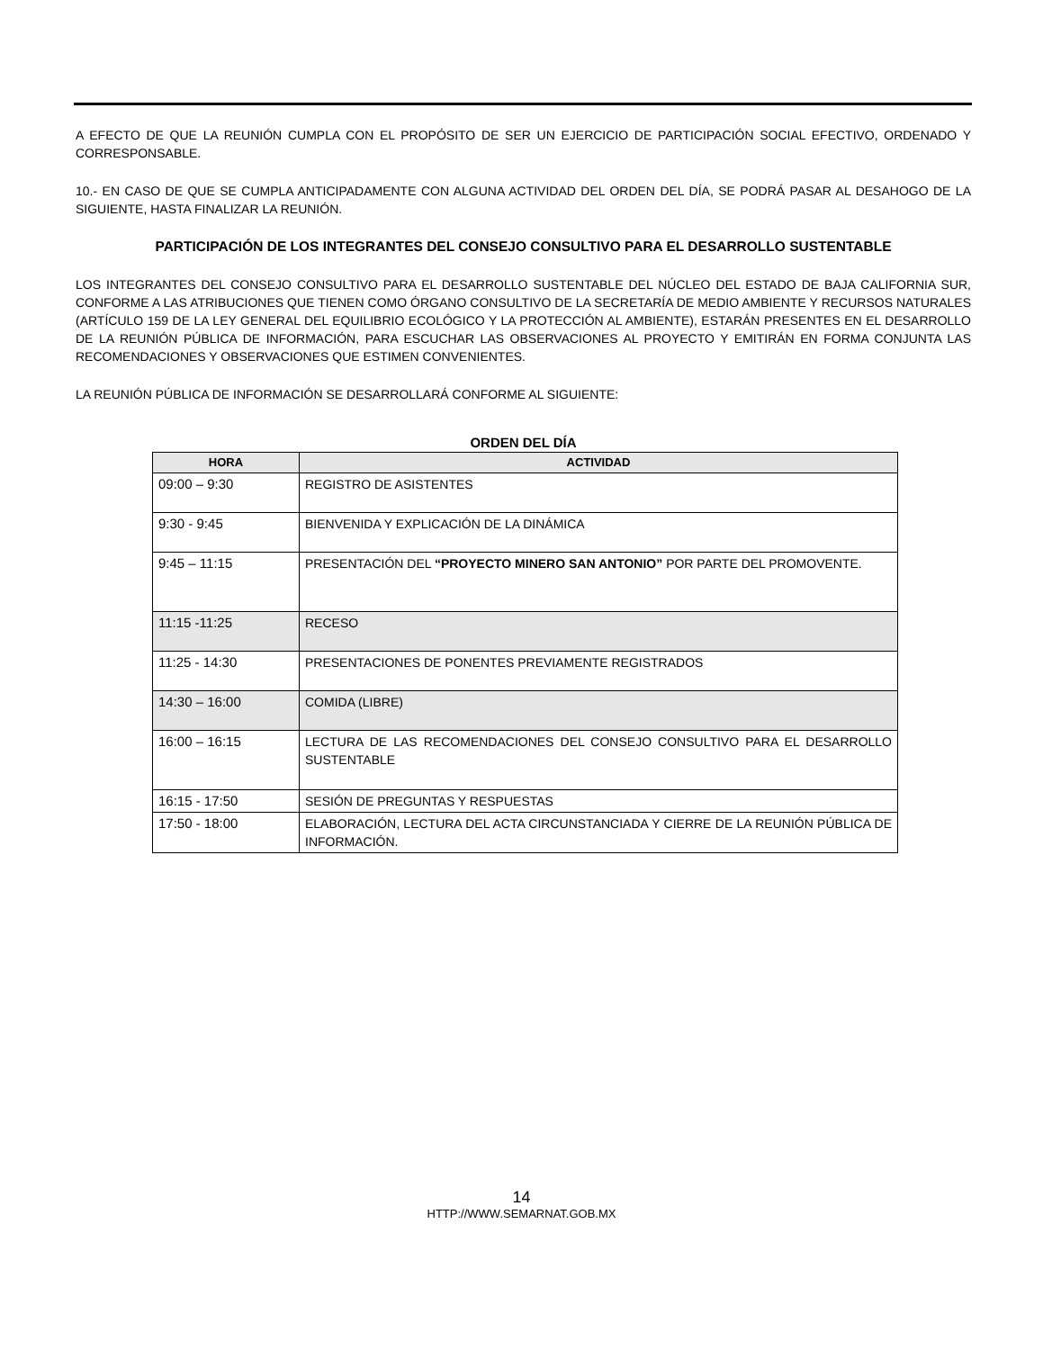A EFECTO DE QUE LA REUNIÓN CUMPLA CON EL PROPÓSITO DE SER UN EJERCICIO DE PARTICIPACIÓN SOCIAL EFECTIVO, ORDENADO Y CORRESPONSABLE.
10.- EN CASO DE QUE SE CUMPLA ANTICIPADAMENTE CON ALGUNA ACTIVIDAD DEL ORDEN DEL DÍA, SE PODRÁ PASAR AL DESAHOGO DE LA SIGUIENTE, HASTA FINALIZAR LA REUNIÓN.
PARTICIPACIÓN DE LOS INTEGRANTES DEL CONSEJO CONSULTIVO PARA EL DESARROLLO SUSTENTABLE
LOS INTEGRANTES DEL CONSEJO CONSULTIVO PARA EL DESARROLLO SUSTENTABLE DEL NÚCLEO DEL ESTADO DE BAJA CALIFORNIA SUR, CONFORME A LAS ATRIBUCIONES QUE TIENEN COMO ÓRGANO CONSULTIVO DE LA SECRETARÍA DE MEDIO AMBIENTE Y RECURSOS NATURALES (ARTÍCULO 159 DE LA LEY GENERAL DEL EQUILIBRIO ECOLÓGICO Y LA PROTECCIÓN AL AMBIENTE), ESTARÁN PRESENTES EN EL DESARROLLO DE LA REUNIÓN PÚBLICA DE INFORMACIÓN, PARA ESCUCHAR LAS OBSERVACIONES AL PROYECTO Y EMITIRÁN EN FORMA CONJUNTA LAS RECOMENDACIONES Y OBSERVACIONES QUE ESTIMEN CONVENIENTES.
LA REUNIÓN PÚBLICA DE INFORMACIÓN SE DESARROLLARÁ CONFORME AL SIGUIENTE:
ORDEN DEL DÍA
| HORA | ACTIVIDAD |
| --- | --- |
| 09:00 – 9:30 | REGISTRO DE ASISTENTES |
| 9:30 - 9:45 | BIENVENIDA Y EXPLICACIÓN DE LA DINÁMICA |
| 9:45 – 11:15 | PRESENTACIÓN DEL “PROYECTO MINERO SAN ANTONIO” POR PARTE DEL PROMOVENTE. |
| 11:15 -11:25 | RECESO |
| 11:25 - 14:30 | PRESENTACIONES DE PONENTES PREVIAMENTE REGISTRADOS |
| 14:30 – 16:00 | COMIDA (LIBRE) |
| 16:00 – 16:15 | LECTURA DE LAS RECOMENDACIONES DEL CONSEJO CONSULTIVO PARA EL DESARROLLO SUSTENTABLE |
| 16:15 - 17:50 | SESIÓN DE PREGUNTAS Y RESPUESTAS |
| 17:50 - 18:00 | ELABORACIÓN, LECTURA DEL ACTA CIRCUNSTANCIADA Y CIERRE DE LA REUNIÓN PÚBLICA DE INFORMACIÓN. |
14
HTTP://WWW.SEMARNAT.GOB.MX